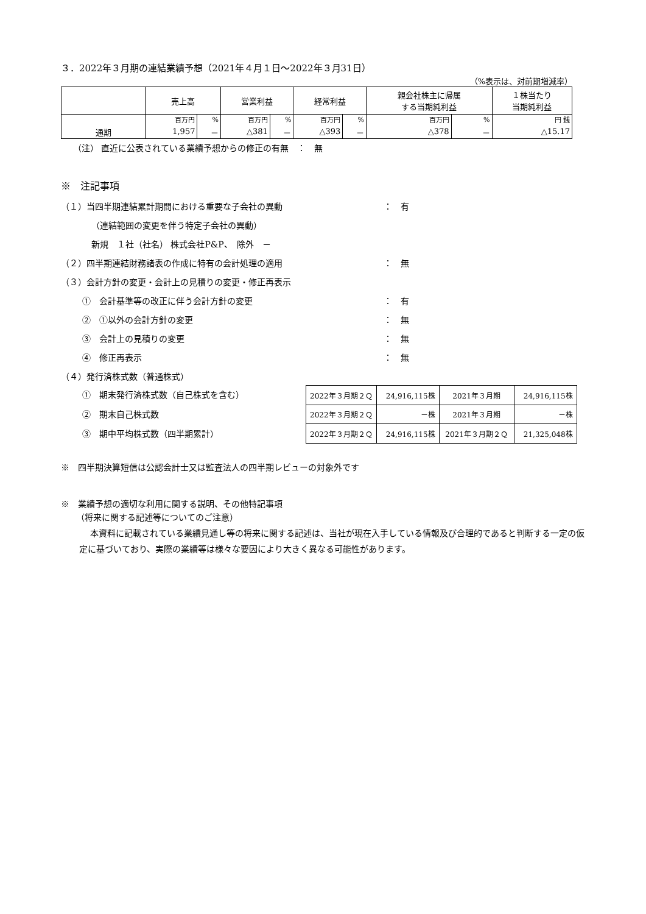３．2022年３月期の連結業績予想（2021年４月１日～2022年３月31日）
（%表示は、対前期増減率）
| | 売上高 | | 営業利益 | | 経常利益 | | 親会社株主に帰属 する当期純利益 | | １株当たり 当期純利益 |
| --- | --- | --- | --- | --- | --- | --- | --- | --- | --- |
| 通期 | 百万円 | % | 百万円 | % | 百万円 | % | 百万円 | % | 円 銭 |
| | 1,957 | － | △381 | － | △393 | － | △378 | － | △15.17 |
（注） 直近に公表されている業績予想からの修正の有無　：　無
※　注記事項
（１）当四半期連結累計期間における重要な子会社の異動 ：　有
（連結範囲の変更を伴う特定子会社の異動）
新規　１社（社名） 株式会社P&P、　除外　－
（２）四半期連結財務諸表の作成に特有の会計処理の適用 ：　無
（３）会計方針の変更・会計上の見積りの変更・修正再表示
①　会計基準等の改正に伴う会計方針の変更 ：　有
②　①以外の会計方針の変更 ：　無
③　会計上の見積りの変更 ：　無
④　修正再表示 ：　無
（４）発行済株式数（普通株式）
①　期末発行済株式数（自己株式を含む）
②　期末自己株式数
③　期中平均株式数（四半期累計）
| 2022年３月期２Ｑ | 24,916,115株 | 2021年３月期 | 24,916,115株 |
| 2022年３月期２Ｑ | －株 | 2021年３月期 | －株 |
| 2022年３月期２Ｑ | 24,916,115株 | 2021年３月期２Ｑ | 21,325,048株 |
※　四半期決算短信は公認会計士又は監査法人の四半期レビューの対象外です
※　業績予想の適切な利用に関する説明、その他特記事項
（将来に関する記述等についてのご注意）
本資料に記載されている業績見通し等の将来に関する記述は、当社が現在入手している情報及び合理的であると判断する一定の仮定に基づいており、実際の業績等は様々な要因により大きく異なる可能性があります。